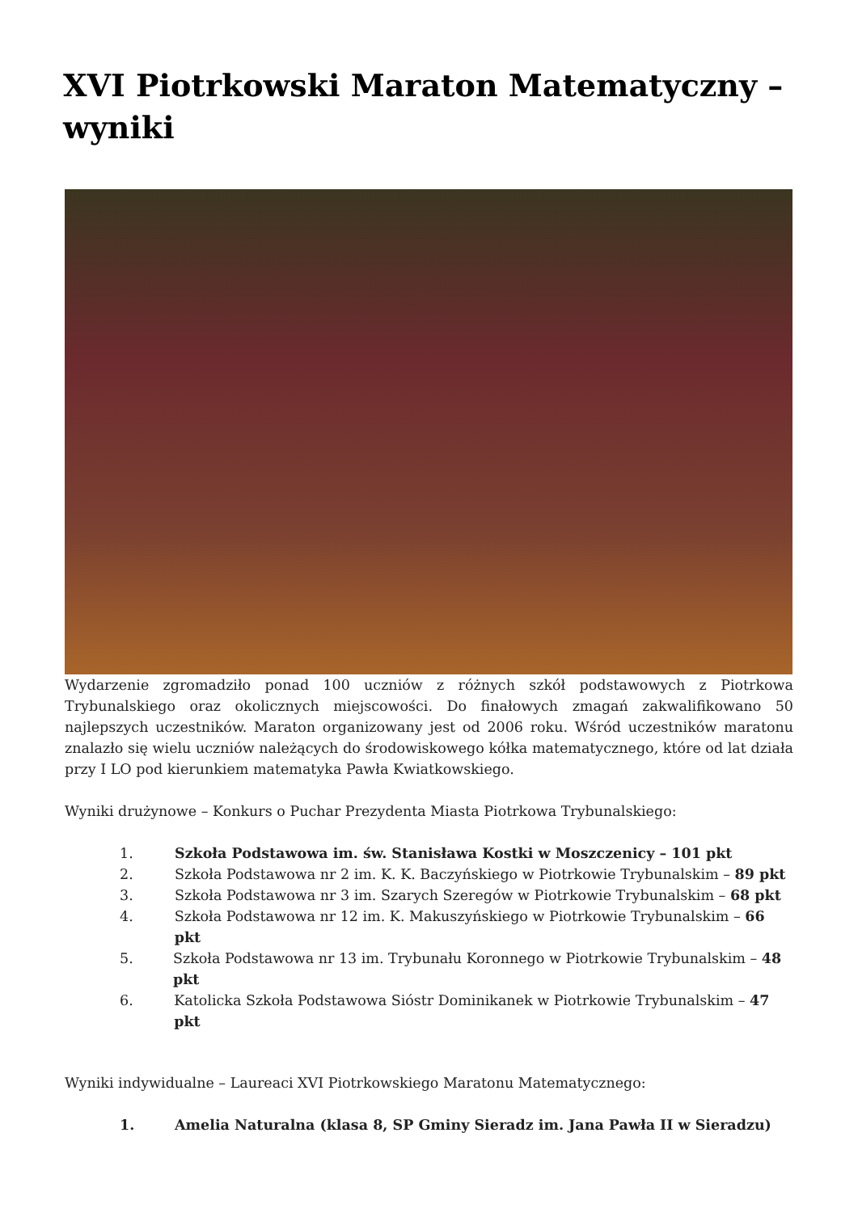XVI Piotrkowski Maraton Matematyczny – wyniki
Wydarzenie zgromadziło ponad 100 uczniów z różnych szkół podstawowych z Piotrkowa Trybunalskiego oraz okolicznych miejscowości. Do finałowych zmagań zakwalifikowano 50 najlepszych uczestników. Maraton organizowany jest od 2006 roku. Wśród uczestników maratonu znalazło się wielu uczniów należących do środowiskowego kółka matematycznego, które od lat działa przy I LO pod kierunkiem matematyka Pawła Kwiatkowskiego.
Wyniki drużynowe – Konkurs o Puchar Prezydenta Miasta Piotrkowa Trybunalskiego:
1. Szkoła Podstawowa im. św. Stanisława Kostki w Moszczenicy – 101 pkt
2. Szkoła Podstawowa nr 2 im. K. K. Baczyńskiego w Piotrkowie Trybunalskim – 89 pkt
3. Szkoła Podstawowa nr 3 im. Szarych Szeregów w Piotrkowie Trybunalskim – 68 pkt
4. Szkoła Podstawowa nr 12 im. K. Makuszyńskiego w Piotrkowie Trybunalskim – 66 pkt
5. Szkoła Podstawowa nr 13 im. Trybunału Koronnego w Piotrkowie Trybunalskim – 48 pkt
6. Katolicka Szkoła Podstawowa Sióstr Dominikanek w Piotrkowie Trybunalskim – 47 pkt
Wyniki indywidualne – Laureaci XVI Piotrkowskiego Maratonu Matematycznego:
1. Amelia Naturalna (klasa 8, SP Gminy Sieradz im. Jana Pawła II w Sieradzu)